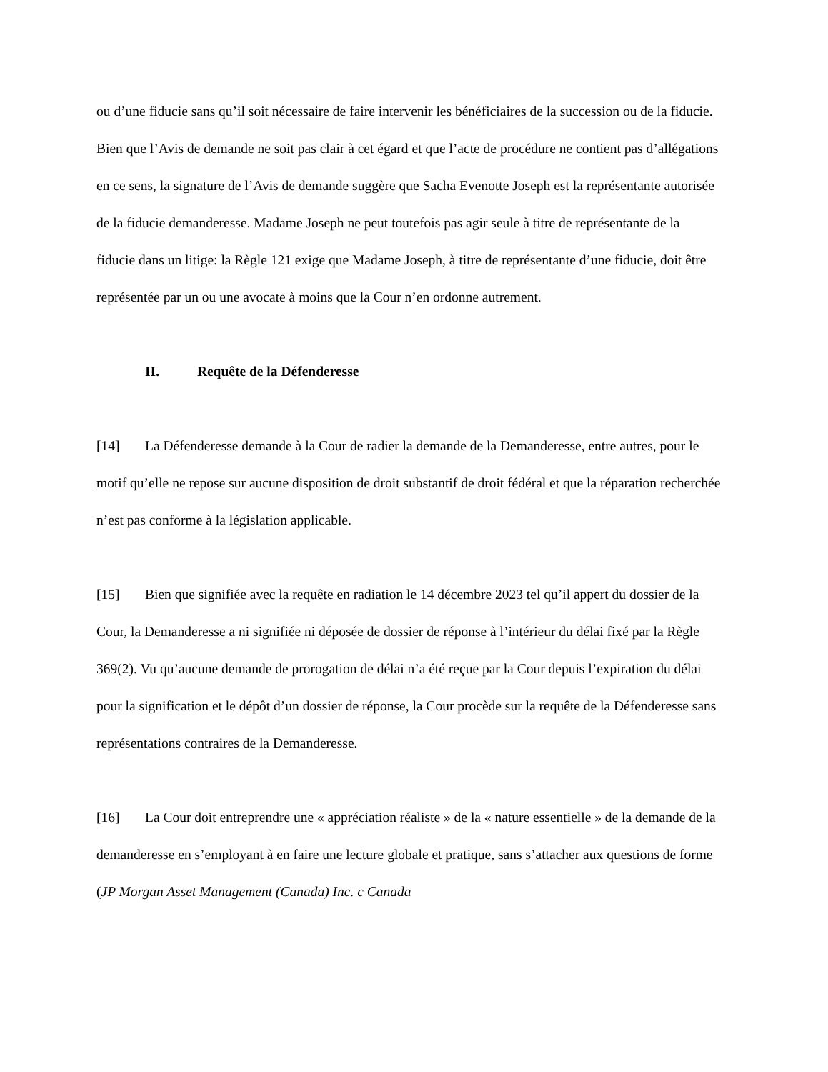ou d’une fiducie sans qu’il soit nécessaire de faire intervenir les bénéficiaires de la succession ou de la fiducie. Bien que l’Avis de demande ne soit pas clair à cet égard et que l’acte de procédure ne contient pas d’allégations en ce sens, la signature de l’Avis de demande suggère que Sacha Evenotte Joseph est la représentante autorisée de la fiducie demanderesse. Madame Joseph ne peut toutefois pas agir seule à titre de représentante de la fiducie dans un litige: la Règle 121 exige que Madame Joseph, à titre de représentante d’une fiducie, doit être représentée par un ou une avocate à moins que la Cour n’en ordonne autrement.
II. Requête de la Défenderesse
[14] La Défenderesse demande à la Cour de radier la demande de la Demanderesse, entre autres, pour le motif qu’elle ne repose sur aucune disposition de droit substantif de droit fédéral et que la réparation recherchée n’est pas conforme à la législation applicable.
[15] Bien que signifiée avec la requête en radiation le 14 décembre 2023 tel qu’il appert du dossier de la Cour, la Demanderesse a ni signifiée ni déposée de dossier de réponse à l’intérieur du délai fixé par la Règle 369(2). Vu qu’aucune demande de prorogation de délai n’a été reçue par la Cour depuis l’expiration du délai pour la signification et le dépôt d’un dossier de réponse, la Cour procède sur la requête de la Défenderesse sans représentations contraires de la Demanderesse.
[16] La Cour doit entreprendre une « appréciation réaliste » de la « nature essentielle » de la demande de la demanderesse en s’employant à en faire une lecture globale et pratique, sans s’attacher aux questions de forme (JP Morgan Asset Management (Canada) Inc. c Canada